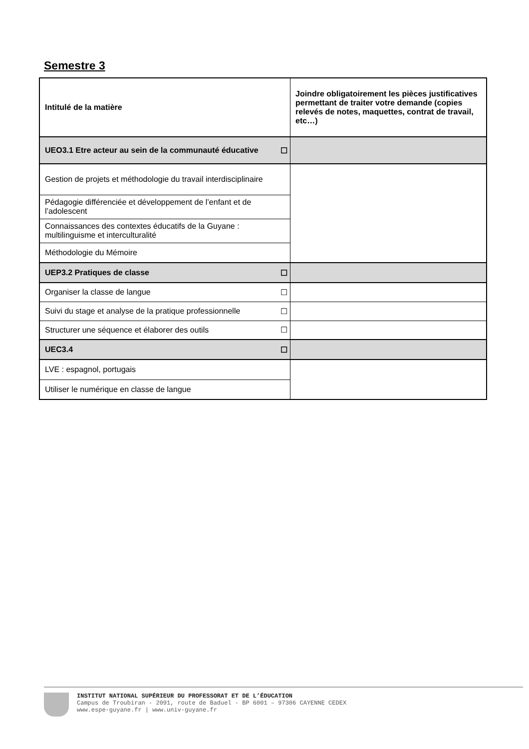Semestre 3
| Intitulé de la matière | | Joindre obligatoirement les pièces justificatives permettant de traiter votre demande (copies relevés de notes, maquettes, contrat de travail, etc…) |
| --- | --- | --- |
| UEO3.1 Etre acteur au sein de la communauté éducative | ☐ | |
| Gestion de projets et méthodologie du travail interdisciplinaire | | |
| Pédagogie différenciée et développement de l’enfant et de l’adolescent | | |
| Connaissances des contextes éducatifs de la Guyane : multilinguisme et interculturalité | | |
| Méthodologie du Mémoire | | |
| UEP3.2 Pratiques de classe | ☐ | |
| Organiser la classe de langue | ☐ | |
| Suivi du stage et analyse de la pratique professionnelle | ☐ | |
| Structurer une séquence et élaborer des outils | ☐ | |
| UEC3.4 | ☐ | |
| LVE : espagnol, portugais | | |
| Utiliser le numérique en classe de langue | | |
INSTITUT NATIONAL SUPÉRIEUR DU PROFESSORAT ET DE L’ÉDUCATION
Campus de Troubiran - 2091, route de Baduel - BP 6001 – 97306 CAYENNE CEDEX
www.espe-guyane.fr | www.univ-guyane.fr